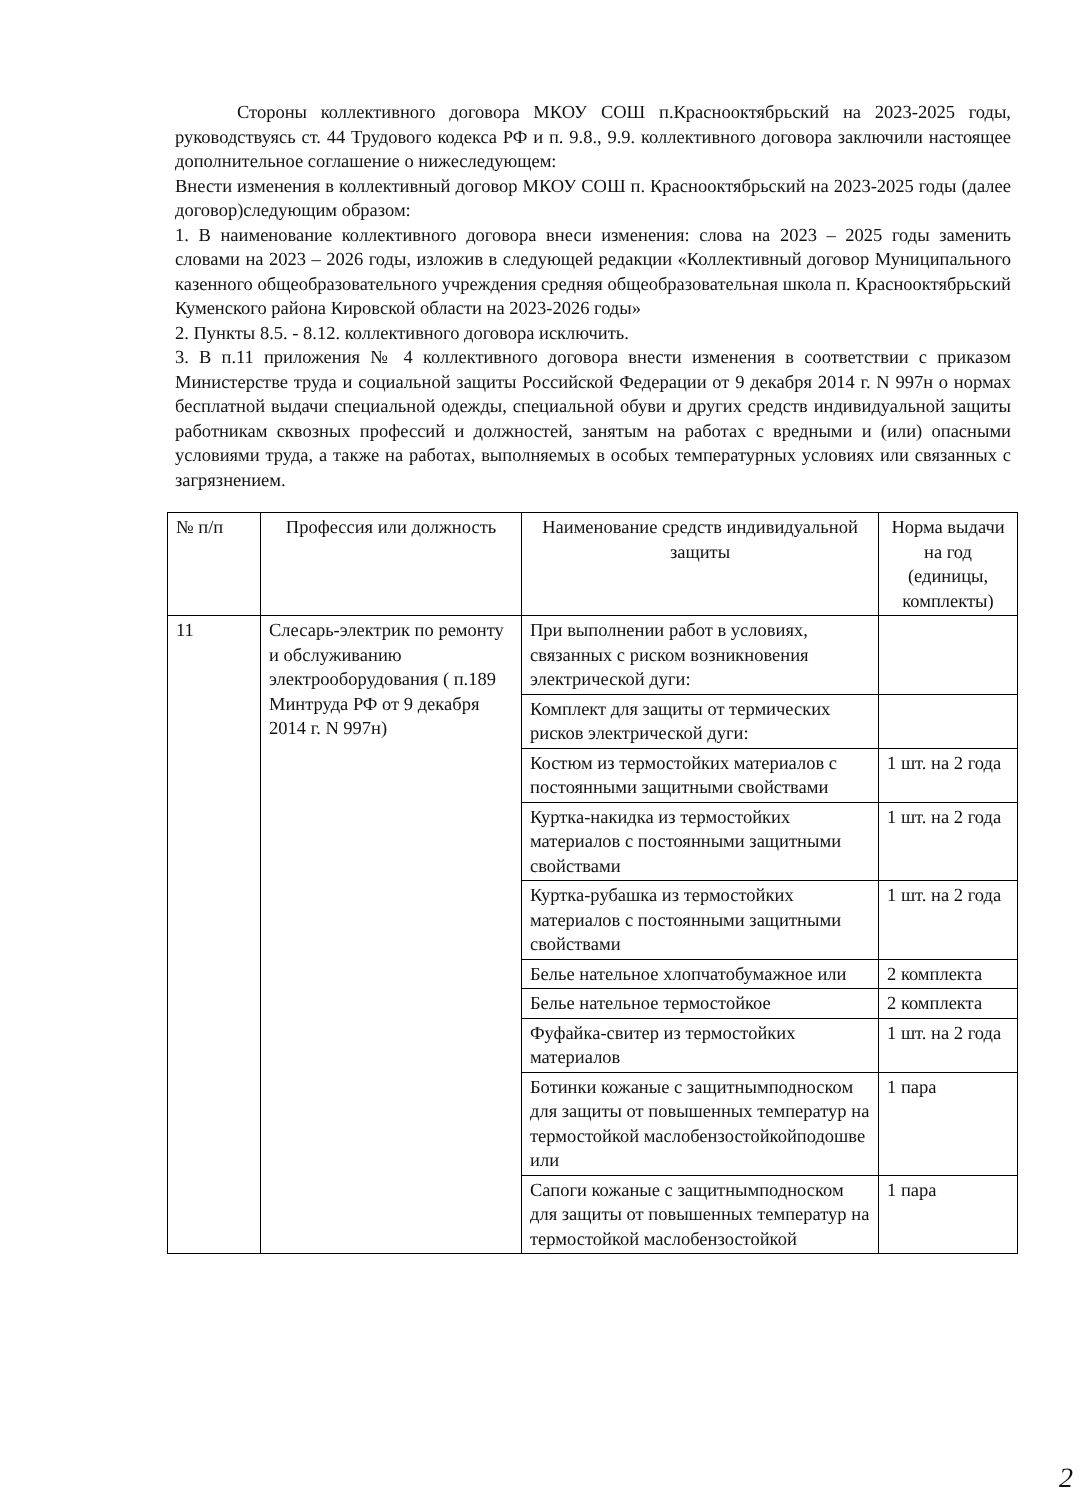Стороны коллективного договора МКОУ СОШ п.Краснооктябрьский на 2023-2025 годы, руководствуясь ст. 44 Трудового кодекса РФ и п. 9.8., 9.9. коллективного договора заключили настоящее дополнительное соглашение о нижеследующем:
Внести изменения в коллективный договор МКОУ СОШ п. Краснооктябрьский на 2023-2025 годы (далее договор)следующим образом:
1. В наименование коллективного договора внеси изменения: слова на 2023 – 2025 годы заменить словами на 2023 – 2026 годы, изложив в следующей редакции «Коллективный договор Муниципального казенного общеобразовательного учреждения средняя общеобразовательная школа п. Краснооктябрьский Куменского района Кировской области на 2023-2026 годы»
2. Пункты 8.5. - 8.12. коллективного договора исключить.
3. В п.11 приложения № 4 коллективного договора внести изменения в соответствии с приказом Министерстве труда и социальной защиты Российской Федерации от 9 декабря 2014 г. N 997н о нормах бесплатной выдачи специальной одежды, специальной обуви и других средств индивидуальной защиты работникам сквозных профессий и должностей, занятым на работах с вредными и (или) опасными условиями труда, а также на работах, выполняемых в особых температурных условиях или связанных с загрязнением.
| № п/п | Профессия или должность | Наименование средств индивидуальной защиты | Норма выдачи на год (единицы, комплекты) |
| --- | --- | --- | --- |
| 11 | Слесарь-электрик по ремонту и обслуживанию электрооборудования ( п.189 Минтруда РФ от 9 декабря 2014 г. N 997н) | При выполнении работ в условиях, связанных с риском возникновения электрической дуги: | |
| | | Комплект для защиты от термических рисков электрической дуги: | |
| | | Костюм из термостойких материалов с постоянными защитными свойствами | 1 шт. на 2 года |
| | | Куртка-накидка из термостойких материалов с постоянными защитными свойствами | 1 шт. на 2 года |
| | | Куртка-рубашка из термостойких материалов с постоянными защитными свойствами | 1 шт. на 2 года |
| | | Белье нательное хлопчатобумажное или | 2 комплекта |
| | | Белье нательное термостойкое | 2 комплекта |
| | | Фуфайка-свитер из термостойких материалов | 1 шт. на 2 года |
| | | Ботинки кожаные с защитнымподноском для защиты от повышенных температур на термостойкой маслобензостойкойподошве или | 1 пара |
| | | Сапоги кожаные с защитнымподноском для защиты от повышенных температур на термостойкой маслобензостойкой | 1 пара |
2